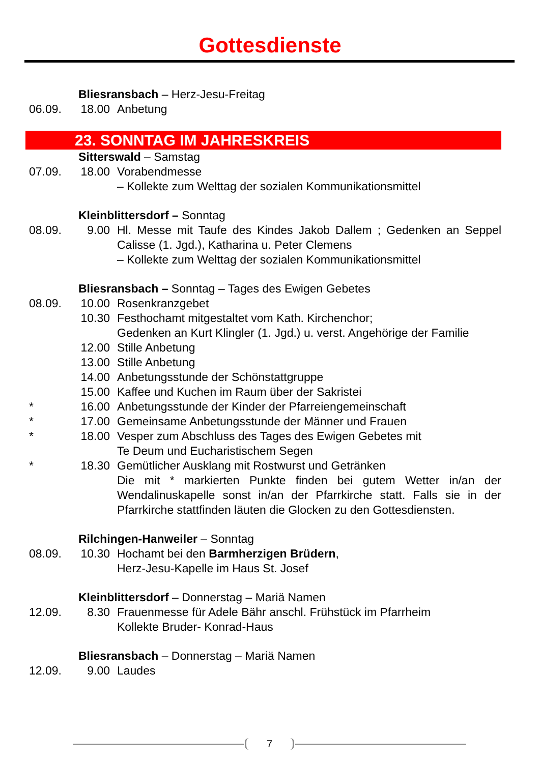Gottesdienste
Bliesransbach – Herz-Jesu-Freitag
06.09. 18.00 Anbetung
23. SONNTAG IM JAHRESKREIS
Sitterswald – Samstag
07.09. 18.00 Vorabendmesse
– Kollekte zum Welttag der sozialen Kommunikationsmittel
Kleinblittersdorf – Sonntag
08.09. 9.00 Hl. Messe mit Taufe des Kindes Jakob Dallem ; Gedenken an Seppel Calisse (1. Jgd.), Katharina u. Peter Clemens
– Kollekte zum Welttag der sozialen Kommunikationsmittel
Bliesransbach – Sonntag – Tages des Ewigen Gebetes
08.09. 10.00 Rosenkranzgebet
10.30 Festhochamt mitgestaltet vom Kath. Kirchenchor;
Gedenken an Kurt Klingler (1. Jgd.) u. verst. Angehörige der Familie
12.00 Stille Anbetung
13.00 Stille Anbetung
14.00 Anbetungsstunde der Schönstattgruppe
15.00 Kaffee und Kuchen im Raum über der Sakristei
* 16.00 Anbetungsstunde der Kinder der Pfarreiengemeinschaft
* 17.00 Gemeinsame Anbetungsstunde der Männer und Frauen
* 18.00 Vesper zum Abschluss des Tages des Ewigen Gebetes mit
Te Deum und Eucharistischem Segen
* 18.30 Gemütlicher Ausklang mit Rostwurst und Getränken
Die mit * markierten Punkte finden bei gutem Wetter in/an der Wendalinuskapelle sonst in/an der Pfarrkirche statt. Falls sie in der Pfarrkirche stattfinden läuten die Glocken zu den Gottesdiensten.
Rilchingen-Hanweiler – Sonntag
08.09. 10.30 Hochamt bei den Barmherzigen Brüdern,
Herz-Jesu-Kapelle im Haus St. Josef
Kleinblittersdorf – Donnerstag – Mariä Namen
12.09. 8.30 Frauenmesse für Adele Bähr anschl. Frühstück im Pfarrheim
Kollekte Bruder- Konrad-Haus
Bliesransbach – Donnerstag – Mariä Namen
12.09. 9.00 Laudes
7